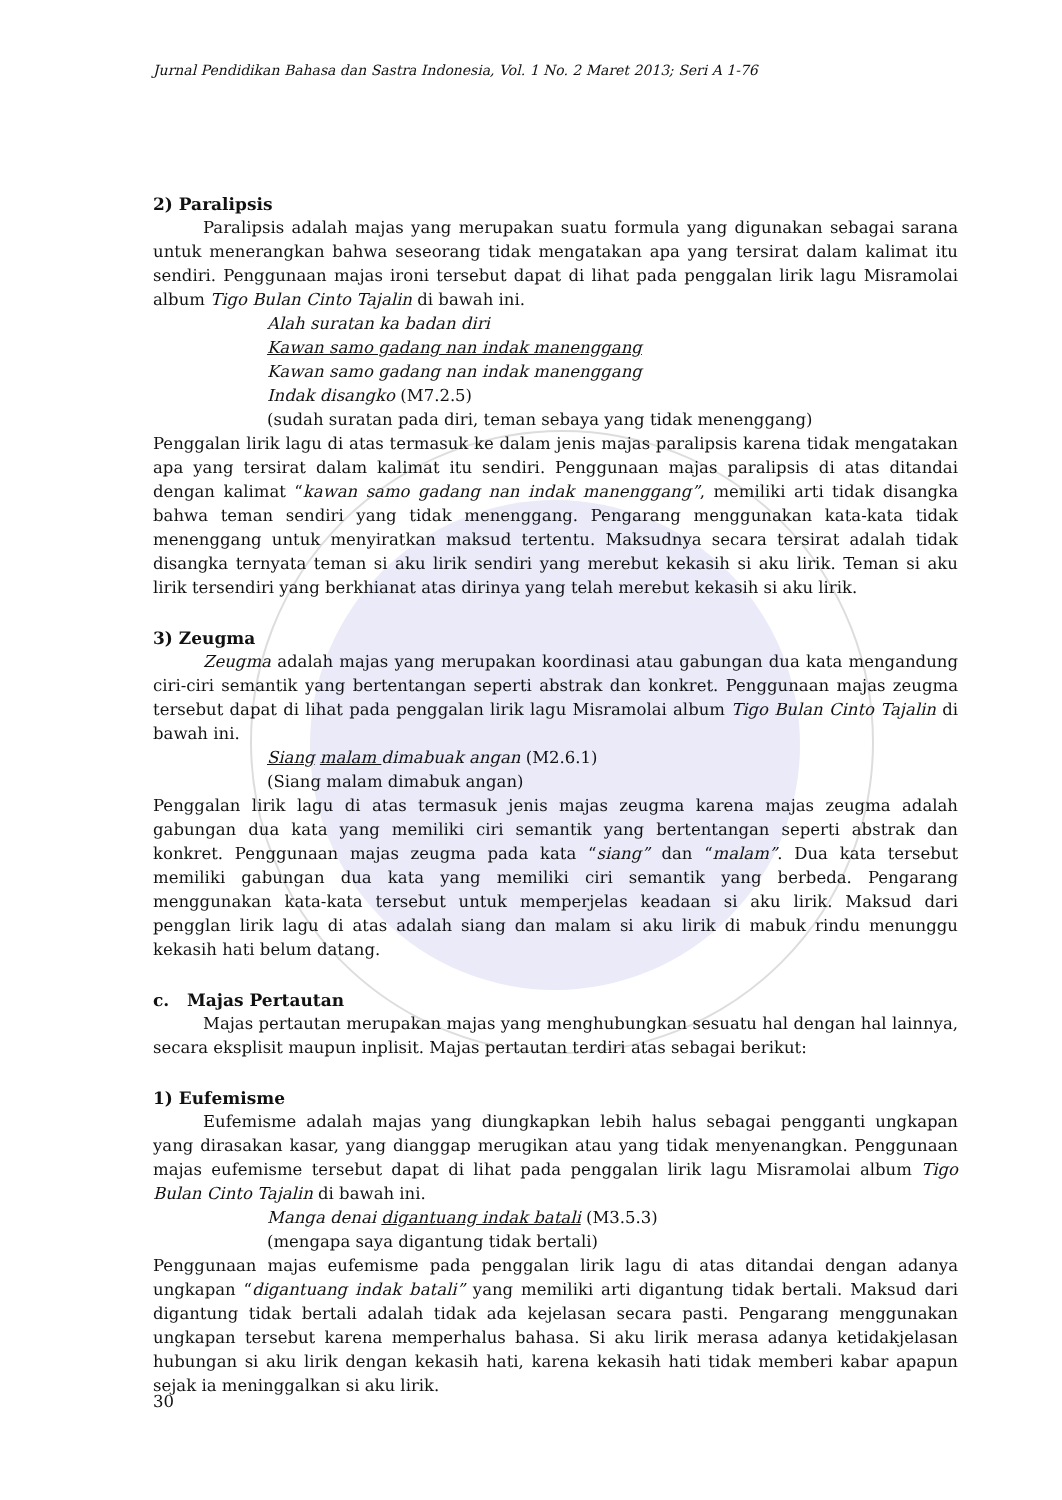Jurnal Pendidikan Bahasa dan Sastra Indonesia, Vol. 1 No. 2 Maret 2013; Seri A 1-76
2) Paralipsis
Paralipsis adalah majas yang merupakan suatu formula yang digunakan sebagai sarana untuk menerangkan bahwa seseorang tidak mengatakan apa yang tersirat dalam kalimat itu sendiri. Penggunaan majas ironi tersebut dapat di lihat pada penggalan lirik lagu Misramolai album Tigo Bulan Cinto Tajalin di bawah ini.
Alah suratan ka badan diri
Kawan samo gadang nan indak manenggang
Kawan samo gadang nan indak manenggang
Indak disangko (M7.2.5)
(sudah suratan pada diri, teman sebaya yang tidak menenggang)
Penggalan lirik lagu di atas termasuk ke dalam jenis majas paralipsis karena tidak mengatakan apa yang tersirat dalam kalimat itu sendiri. Penggunaan majas paralipsis di atas ditandai dengan kalimat “kawan samo gadang nan indak manenggang”, memiliki arti tidak disangka bahwa teman sendiri yang tidak menenggang. Pengarang menggunakan kata-kata tidak menenggang untuk menyiratkan maksud tertentu. Maksudnya secara tersirat adalah tidak disangka ternyata teman si aku lirik sendiri yang merebut kekasih si aku lirik. Teman si aku lirik tersendiri yang berkhianat atas dirinya yang telah merebut kekasih si aku lirik.
3) Zeugma
Zeugma adalah majas yang merupakan koordinasi atau gabungan dua kata mengandung ciri-ciri semantik yang bertentangan seperti abstrak dan konkret. Penggunaan majas zeugma tersebut dapat di lihat pada penggalan lirik lagu Misramolai album Tigo Bulan Cinto Tajalin di bawah ini.
Siang malam dimabuak angan (M2.6.1)
(Siang malam dimabuk angan)
Penggalan lirik lagu di atas termasuk jenis majas zeugma karena majas zeugma adalah gabungan dua kata yang memiliki ciri semantik yang bertentangan seperti abstrak dan konkret. Penggunaan majas zeugma pada kata “siang” dan “malam”. Dua kata tersebut memiliki gabungan dua kata yang memiliki ciri semantik yang berbeda. Pengarang menggunakan kata-kata tersebut untuk memperjelas keadaan si aku lirik. Maksud dari pengglan lirik lagu di atas adalah siang dan malam si aku lirik di mabuk rindu menunggu kekasih hati belum datang.
c. Majas Pertautan
Majas pertautan merupakan majas yang menghubungkan sesuatu hal dengan hal lainnya, secara eksplisit maupun inplisit. Majas pertautan terdiri atas sebagai berikut:
1) Eufemisme
Eufemisme adalah majas yang diungkapkan lebih halus sebagai pengganti ungkapan yang dirasakan kasar, yang dianggap merugikan atau yang tidak menyenangkan. Penggunaan majas eufemisme tersebut dapat di lihat pada penggalan lirik lagu Misramolai album Tigo Bulan Cinto Tajalin di bawah ini.
Manga denai digantuang indak batali (M3.5.3)
(mengapa saya digantung tidak bertali)
Penggunaan majas eufemisme pada penggalan lirik lagu di atas ditandai dengan adanya ungkapan “digantuang indak batali” yang memiliki arti digantung tidak bertali. Maksud dari digantung tidak bertali adalah tidak ada kejelasan secara pasti. Pengarang menggunakan ungkapan tersebut karena memperhalus bahasa. Si aku lirik merasa adanya ketidakjelasan hubungan si aku lirik dengan kekasih hati, karena kekasih hati tidak memberi kabar apapun sejak ia meninggalkan si aku lirik.
30